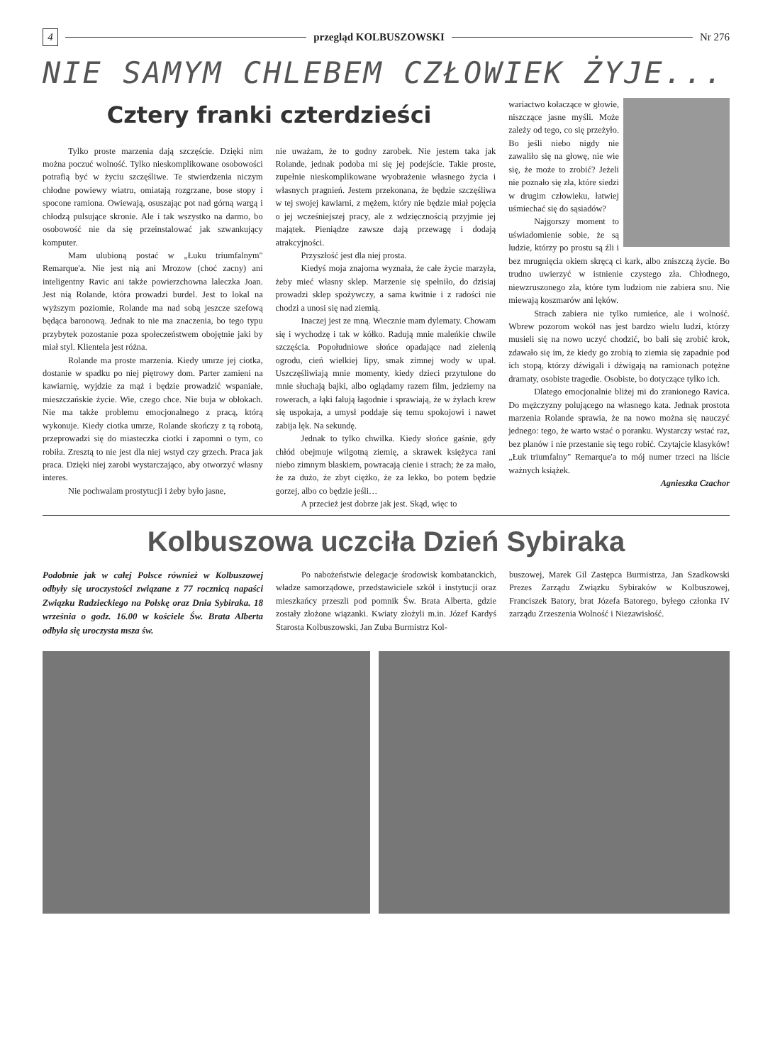4 przegląd KOLBUSZOWSKI Nr 276
NIE SAMYM CHLEBEM CZŁOWIEK ŻYJE...
Cztery franki czterdzieści
Tylko proste marzenia dają szczęście. Dzięki nim można poczuć wolność. Tylko nieskomplikowane osobowości potrafią być w życiu szczęśliwe. Te stwierdzenia niczym chłodne powiewy wiatru, omiatają rozgrzane, bose stopy i spocone ramiona. Owiewają, osuszając pot nad górną wargą i chłodzą pulsujące skronie. Ale i tak wszystko na darmo, bo osobowość nie da się przeinstalować jak szwankujący komputer.
Mam ulubioną postać w „Łuku triumfalnym" Remarque'a. Nie jest nią ani Mrozow (choć zacny) ani inteligentny Ravic ani także powierzchowna laleczka Joan. Jest nią Rolande, która prowadzi burdel. Jest to lokal na wyższym poziomie, Rolande ma nad sobą jeszcze szefową będąca baronową. Jednak to nie ma znaczenia, bo tego typu przybytek pozostanie poza społeczeństwem obojętnie jaki by miał styl. Klientela jest różna.
Rolande ma proste marzenia. Kiedy umrze jej ciotka, dostanie w spadku po niej piętrowy dom. Parter zamieni na kawiarnię, wyjdzie za mąż i będzie prowadzić wspaniałe, mieszczańskie życie. Wie, czego chce. Nie buja w obłokach. Nie ma także problemu emocjonalnego z pracą, którą wykonuje. Kiedy ciotka umrze, Rolande skończy z tą robotą, przeprowadzi się do miasteczka ciotki i zapomni o tym, co robiła. Zresztą to nie jest dla niej wstyd czy grzech. Praca jak praca. Dzięki niej zarobi wystarczająco, aby otworzyć własny interes.
Nie pochwalam prostytucji i żeby było jasne,
nie uważam, że to godny zarobek. Nie jestem taka jak Rolande, jednak podoba mi się jej podejście. Takie proste, zupełnie nieskomplikowane wyobrażenie własnego życia i własnych pragnień. Jestem przekonana, że będzie szczęśliwa w tej swojej kawiarni, z mężem, który nie będzie miał pojęcia o jej wcześniejszej pracy, ale z wdzięcznością przyjmie jej majątek. Pieniądze zawsze dają przewagę i dodają atrakcyjności.
Przyszłość jest dla niej prosta.
Kiedyś moja znajoma wyznała, że całe życie marzyła, żeby mieć własny sklep. Marzenie się spełniło, do dzisiaj prowadzi sklep spożywczy, a sama kwitnie i z radości nie chodzi a unosi się nad ziemią.
Inaczej jest ze mną. Wiecznie mam dylematy. Chowam się i wychodzę i tak w kółko. Radują mnie maleńkie chwile szczęścia. Popołudniowe słońce opadające nad zielenią ogrodu, cień wielkiej lipy, smak zimnej wody w upał. Uszczęśliwiają mnie momenty, kiedy dzieci przytulone do mnie słuchają bajki, albo oglądamy razem film, jedziemy na rowerach, a łąki falują łagodnie i sprawiają, że w żyłach krew się uspokaja, a umysł poddaje się temu spokojowi i nawet zabija lęk. Na sekundę.
Jednak to tylko chwilka. Kiedy słońce gaśnie, gdy chłód obejmuje wilgotną ziemię, a skrawek księżyca rani niebo zimnym blaskiem, powracają cienie i strach; że za mało, że za dużo, że zbyt ciężko, że za lekko, bo potem będzie gorzej, albo co będzie jeśli…
A przecież jest dobrze jak jest. Skąd, więc to
wariactwo kołaczące w głowie, niszczące jasne myśli. Może zależy od tego, co się przeżyło. Bo jeśli niebo nigdy nie zawaliło się na głowę, nie wie się, że może to zrobić? Jeżeli nie poznało się zła, które siedzi w drugim człowieku, łatwiej uśmiechać się do sąsiadów?
Najgorszy moment to uświadomienie sobie, że są ludzie, którzy po prostu są źli i bez mrugnięcia okiem skręcą ci kark, albo zniszczą życie. Bo trudno uwierzyć w istnienie czystego zła. Chłodnego, niewzruszonego zła, które tym ludziom nie zabiera snu. Nie miewają koszmarów ani lęków.
Strach zabiera nie tylko rumieńce, ale i wolność. Wbrew pozorom wokół nas jest bardzo wielu ludzi, którzy musieli się na nowo uczyć chodzić, bo bali się zrobić krok, zdawało się im, że kiedy go zrobią to ziemia się zapadnie pod ich stopą, którzy dźwigali i dźwigają na ramionach potężne dramaty, osobiste tragedie. Osobiste, bo dotyczące tylko ich.
Dlatego emocjonalnie bliżej mi do zranionego Ravica. Do mężczyzny polującego na własnego kata. Jednak prostota marzenia Rolande sprawia, że na nowo można się nauczyć jednego: tego, że warto wstać o poranku. Wystarczy wstać raz, bez planów i nie przestanie się tego robić. Czytajcie klasyków! „Łuk triumfalny" Remarque'a to mój numer trzeci na liście ważnych książek.
Agnieszka Czachor
Kolbuszowa uczciła Dzień Sybiraka
Podobnie jak w całej Polsce również w Kolbuszowej odbyły się uroczystości związane z 77 rocznicą napaści Związku Radzieckiego na Polskę oraz Dnia Sybiraka. 18 września o godz. 16.00 w kościele Św. Brata Alberta odbyła się uroczysta msza św.
Po nabożeństwie delegacje środowisk kombatanckich, władze samorządowe, przedstawiciele szkół i instytucji oraz mieszkańcy przeszli pod pomnik Św. Brata Alberta, gdzie zostały złożone wiązanki. Kwiaty złożyli m.in. Józef Kardyś Starosta Kolbuszowski, Jan Zuba Burmistrz Kol-
buszowej, Marek Gil Zastępca Burmistrza, Jan Szadkowski Prezes Zarządu Związku Sybiraków w Kolbuszowej, Franciszek Batory, brat Józefa Batorego, byłego członka IV zarządu Zrzeszenia Wolność i Niezawisłość.